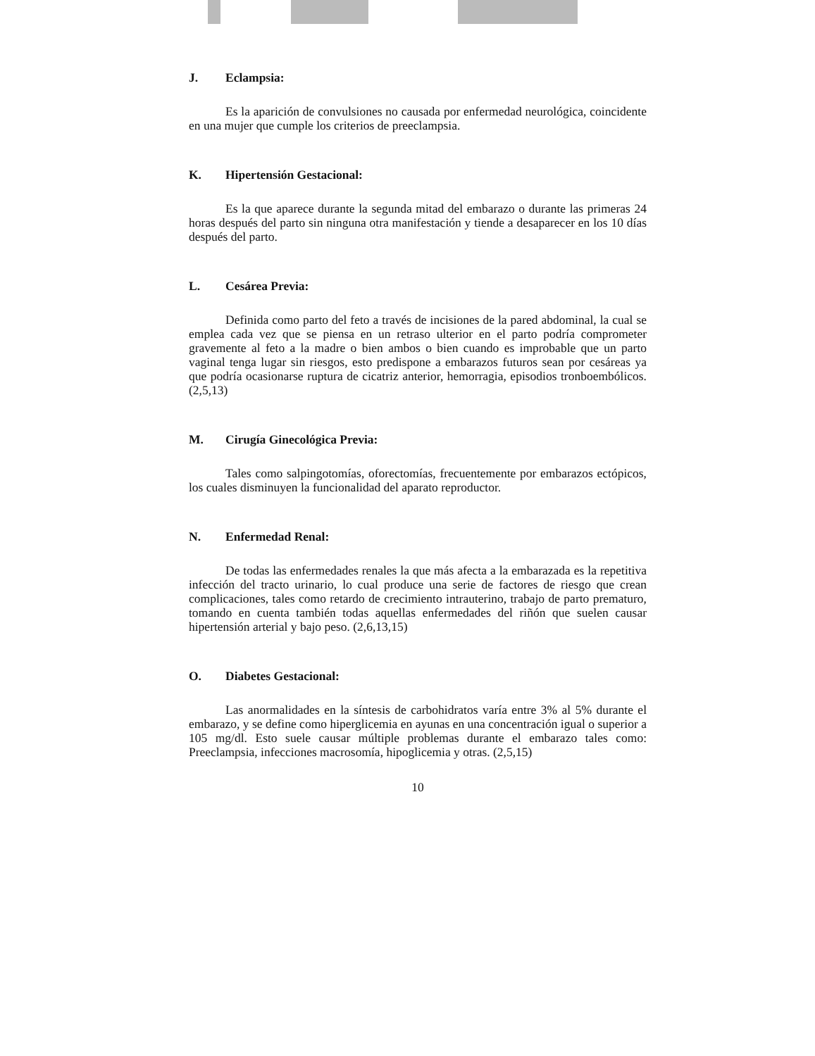J. Eclampsia:
Es la aparición de convulsiones no causada por enfermedad neurológica, coincidente en una mujer que cumple los criterios de preeclampsia.
K. Hipertensión Gestacional:
Es la que aparece durante la segunda mitad del embarazo o durante las primeras 24 horas después del parto sin ninguna otra manifestación y tiende a desaparecer en los 10 días después del parto.
L. Cesárea Previa:
Definida como parto del feto a través de incisiones de la pared abdominal, la cual se emplea cada vez que se piensa en un retraso ulterior en el parto podría comprometer gravemente al feto a la madre o bien ambos o bien cuando es improbable que un parto vaginal tenga lugar sin riesgos, esto predispone a embarazos futuros sean por cesáreas ya que podría ocasionarse ruptura de cicatriz anterior, hemorragia, episodios tronboembólicos. (2,5,13)
M. Cirugía Ginecológica Previa:
Tales como salpingotomías, oforectomías, frecuentemente por embarazos ectópicos, los cuales disminuyen la funcionalidad del aparato reproductor.
N. Enfermedad Renal:
De todas las enfermedades renales la que más afecta a la embarazada es la repetitiva infección del tracto urinario, lo cual produce una serie de factores de riesgo que crean complicaciones, tales como retardo de crecimiento intrauterino, trabajo de parto prematuro, tomando en cuenta también todas aquellas enfermedades del riñón que suelen causar hipertensión arterial y bajo peso. (2,6,13,15)
O. Diabetes Gestacional:
Las anormalidades en la síntesis de carbohidratos varía entre 3% al 5% durante el embarazo, y se define como hiperglicemia en ayunas en una concentración igual o superior a 105 mg/dl. Esto suele causar múltiple problemas durante el embarazo tales como: Preeclampsia, infecciones macrosomía, hipoglicemia y otras. (2,5,15)
10